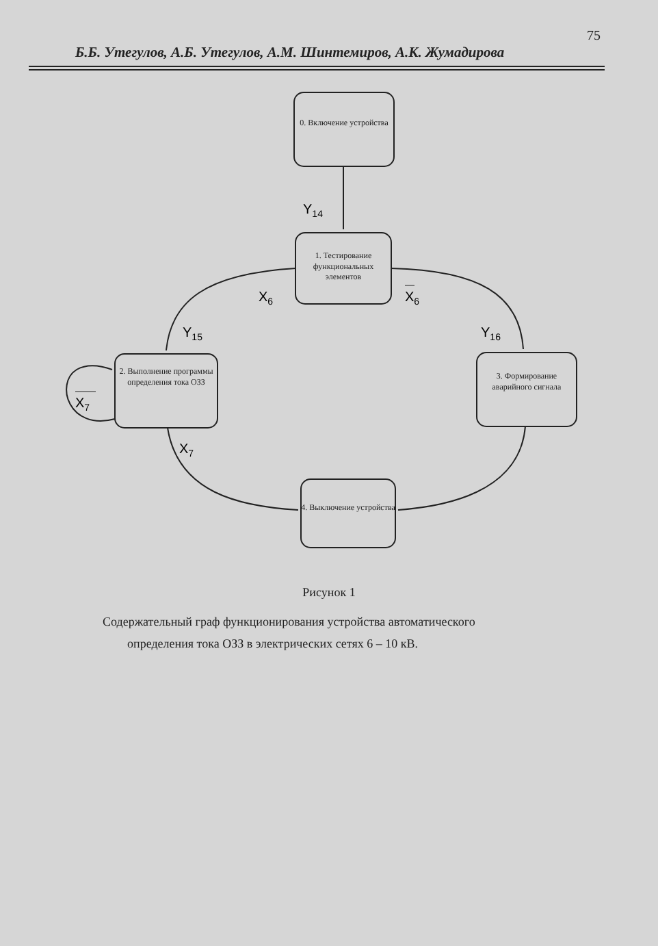75
Б.Б. Утегулов, А.Б. Утегулов, А.М. Шинтемиров, А.К. Жумадирова
Y14
X6
X6
Y15
Y16
X7
X7
0. Включение устройства
1. Тестирование функциональных элементов
2. Выполнение программы определения тока ОЗЗ
3. Формирование аварийного сигнала
4. Выключение устройства
Рисунок 1
Содержательный граф функционирования устройства автоматического
определения тока ОЗЗ в электрических сетях 6 – 10 кВ.